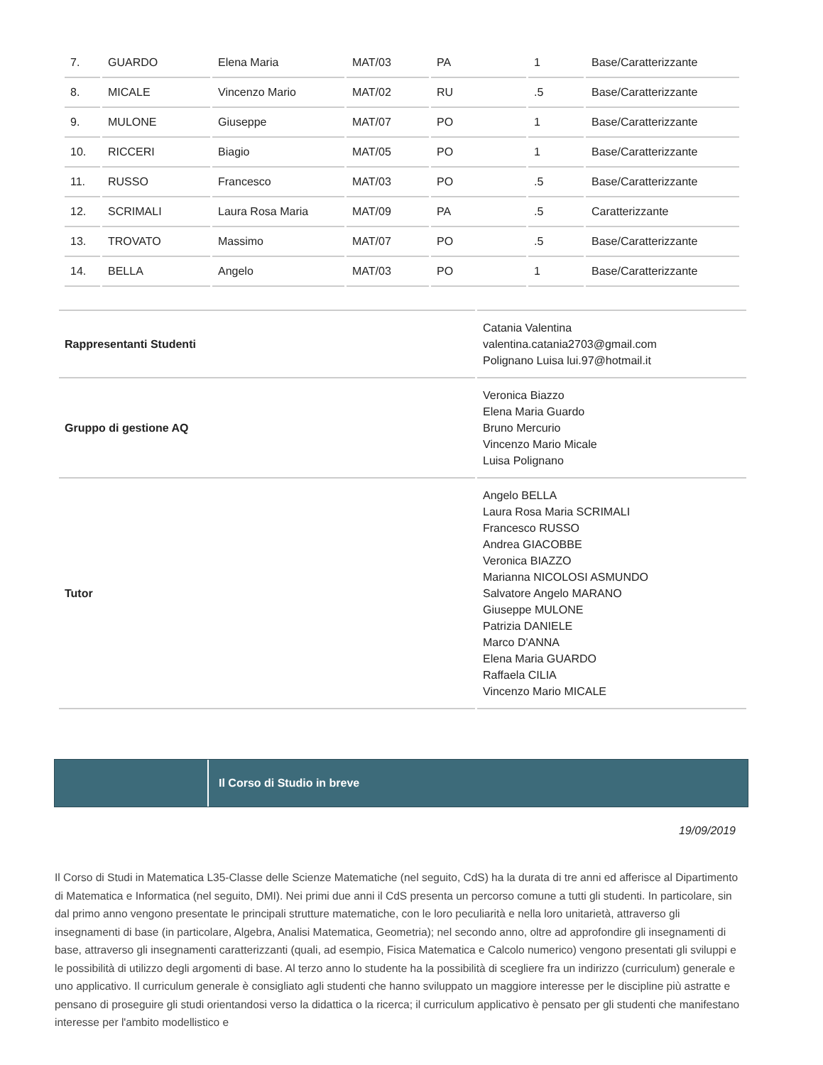| 7. | GUARDO | Elena Maria | MAT/03 | PA | 1 | Base/Caratterizzante |
| 8. | MICALE | Vincenzo Mario | MAT/02 | RU | .5 | Base/Caratterizzante |
| 9. | MULONE | Giuseppe | MAT/07 | PO | 1 | Base/Caratterizzante |
| 10. | RICCERI | Biagio | MAT/05 | PO | 1 | Base/Caratterizzante |
| 11. | RUSSO | Francesco | MAT/03 | PO | .5 | Base/Caratterizzante |
| 12. | SCRIMALI | Laura Rosa Maria | MAT/09 | PA | .5 | Caratterizzante |
| 13. | TROVATO | Massimo | MAT/07 | PO | .5 | Base/Caratterizzante |
| 14. | BELLA | Angelo | MAT/03 | PO | 1 | Base/Caratterizzante |
| Rappresentanti Studenti | Catania Valentina valentina.catania2703@gmail.com Polignano Luisa lui.97@hotmail.it |
| Gruppo di gestione AQ | Veronica Biazzo Elena Maria Guardo Bruno Mercurio Vincenzo Mario Micale Luisa Polignano |
| Tutor | Angelo BELLA Laura Rosa Maria SCRIMALI Francesco RUSSO Andrea GIACOBBE Veronica BIAZZO Marianna NICOLOSI ASMUNDO Salvatore Angelo MARANO Giuseppe MULONE Patrizia DANIELE Marco D'ANNA Elena Maria GUARDO Raffaela CILIA Vincenzo Mario MICALE |
Il Corso di Studio in breve
19/09/2019
Il Corso di Studi in Matematica L35-Classe delle Scienze Matematiche (nel seguito, CdS) ha la durata di tre anni ed afferisce al Dipartimento di Matematica e Informatica (nel seguito, DMI). Nei primi due anni il CdS presenta un percorso comune a tutti gli studenti. In particolare, sin dal primo anno vengono presentate le principali strutture matematiche, con le loro peculiarità e nella loro unitarietà, attraverso gli insegnamenti di base (in particolare, Algebra, Analisi Matematica, Geometria); nel secondo anno, oltre ad approfondire gli insegnamenti di base, attraverso gli insegnamenti caratterizzanti (quali, ad esempio, Fisica Matematica e Calcolo numerico) vengono presentati gli sviluppi e le possibilità di utilizzo degli argomenti di base. Al terzo anno lo studente ha la possibilità di scegliere fra un indirizzo (curriculum) generale e uno applicativo. Il curriculum generale è consigliato agli studenti che hanno sviluppato un maggiore interesse per le discipline più astratte e pensano di proseguire gli studi orientandosi verso la didattica o la ricerca; il curriculum applicativo è pensato per gli studenti che manifestano interesse per l'ambito modellistico e